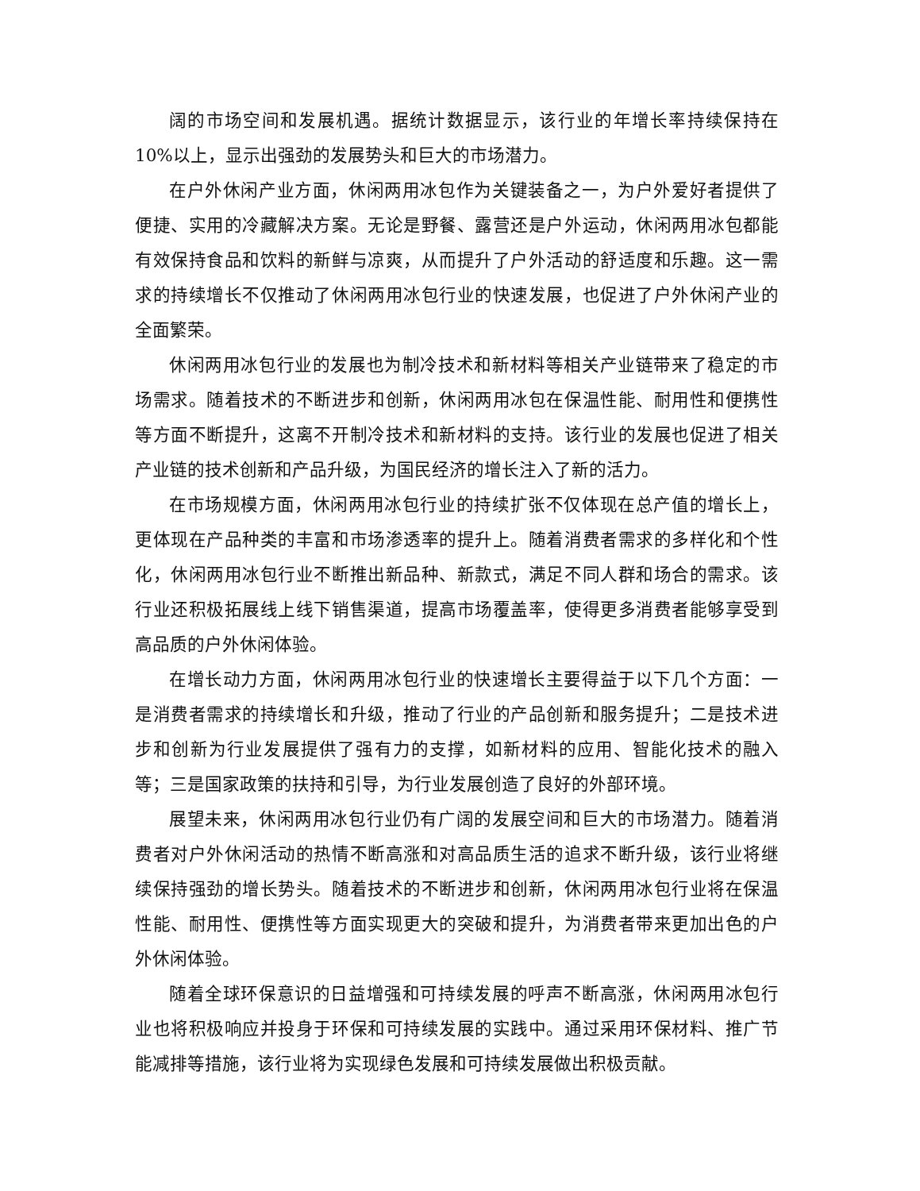阔的市场空间和发展机遇。据统计数据显示，该行业的年增长率持续保持在10%以上，显示出强劲的发展势头和巨大的市场潜力。
在户外休闲产业方面，休闲两用冰包作为关键装备之一，为户外爱好者提供了便捷、实用的冷藏解决方案。无论是野餐、露营还是户外运动，休闲两用冰包都能有效保持食品和饮料的新鲜与凉爽，从而提升了户外活动的舒适度和乐趣。这一需求的持续增长不仅推动了休闲两用冰包行业的快速发展，也促进了户外休闲产业的全面繁荣。
休闲两用冰包行业的发展也为制冷技术和新材料等相关产业链带来了稳定的市场需求。随着技术的不断进步和创新，休闲两用冰包在保温性能、耐用性和便携性等方面不断提升，这离不开制冷技术和新材料的支持。该行业的发展也促进了相关产业链的技术创新和产品升级，为国民经济的增长注入了新的活力。
在市场规模方面，休闲两用冰包行业的持续扩张不仅体现在总产值的增长上，更体现在产品种类的丰富和市场渗透率的提升上。随着消费者需求的多样化和个性化，休闲两用冰包行业不断推出新品种、新款式，满足不同人群和场合的需求。该行业还积极拓展线上线下销售渠道，提高市场覆盖率，使得更多消费者能够享受到高品质的户外休闲体验。
在增长动力方面，休闲两用冰包行业的快速增长主要得益于以下几个方面：一是消费者需求的持续增长和升级，推动了行业的产品创新和服务提升；二是技术进步和创新为行业发展提供了强有力的支撑，如新材料的应用、智能化技术的融入等；三是国家政策的扶持和引导，为行业发展创造了良好的外部环境。
展望未来，休闲两用冰包行业仍有广阔的发展空间和巨大的市场潜力。随着消费者对户外休闲活动的热情不断高涨和对高品质生活的追求不断升级，该行业将继续保持强劲的增长势头。随着技术的不断进步和创新，休闲两用冰包行业将在保温性能、耐用性、便携性等方面实现更大的突破和提升，为消费者带来更加出色的户外休闲体验。
随着全球环保意识的日益增强和可持续发展的呼声不断高涨，休闲两用冰包行业也将积极响应并投身于环保和可持续发展的实践中。通过采用环保材料、推广节能减排等措施，该行业将为实现绿色发展和可持续发展做出积极贡献。